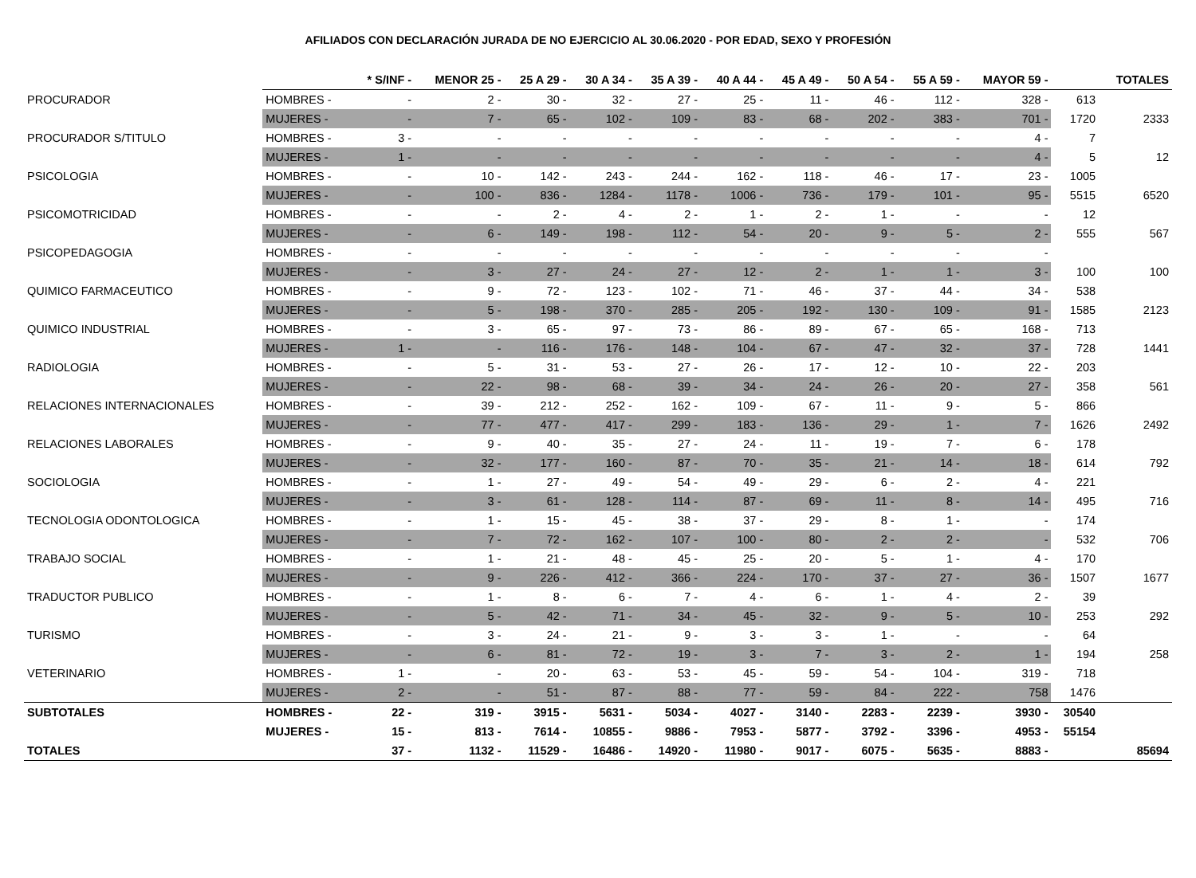AFILIADOS CON DECLARACIÓN JURADA DE NO EJERCICIO AL 30.06.2020 - POR EDAD, SEXO Y PROFESIÓN
| | | * S/INF - | MENOR 25 - | 25 A 29 - | 30 A 34 - | 35 A 39 - | 40 A 44 - | 45 A 49 - | 50 A 54 - | 55 A 59 - | MAYOR 59 - | | TOTALES |
| --- | --- | --- | --- | --- | --- | --- | --- | --- | --- | --- | --- | --- | --- |
| PROCURADOR | HOMBRES - | - | 2 - | 30 - | 32 - | 27 - | 25 - | 11 - | 46 - | 112 - | 328 - | 613 | |
| | MUJERES - | - | 7 - | 65 - | 102 - | 109 - | 83 - | 68 - | 202 - | 383 - | 701 - | 1720 | 2333 |
| PROCURADOR S/TITULO | HOMBRES - | 3 - | - | - | - | - | - | - | - | - | 4 - | 7 | |
| | MUJERES - | 1 - | - | - | - | - | - | - | - | - | 4 - | 5 | 12 |
| PSICOLOGIA | HOMBRES - | - | 10 - | 142 - | 243 - | 244 - | 162 - | 118 - | 46 - | 17 - | 23 - | 1005 | |
| | MUJERES - | - | 100 - | 836 - | 1284 - | 1178 - | 1006 - | 736 - | 179 - | 101 - | 95 - | 5515 | 6520 |
| PSICOMOTRICIDAD | HOMBRES - | - | - | 2 - | 4 - | 2 - | 1 - | 2 - | 1 - | - | - | 12 | |
| | MUJERES - | - | 6 - | 149 - | 198 - | 112 - | 54 - | 20 - | 9 - | 5 - | 2 - | 555 | 567 |
| PSICOPEDAGOGIA | HOMBRES - | - | - | - | - | - | - | - | - | - | - | | |
| | MUJERES - | - | 3 - | 27 - | 24 - | 27 - | 12 - | 2 - | 1 - | 1 - | 3 - | 100 | 100 |
| QUIMICO FARMACEUTICO | HOMBRES - | - | 9 - | 72 - | 123 - | 102 - | 71 - | 46 - | 37 - | 44 - | 34 - | 538 | |
| | MUJERES - | - | 5 - | 198 - | 370 - | 285 - | 205 - | 192 - | 130 - | 109 - | 91 - | 1585 | 2123 |
| QUIMICO INDUSTRIAL | HOMBRES - | - | 3 - | 65 - | 97 - | 73 - | 86 - | 89 - | 67 - | 65 - | 168 - | 713 | |
| | MUJERES - | 1 - | - | 116 - | 176 - | 148 - | 104 - | 67 - | 47 - | 32 - | 37 - | 728 | 1441 |
| RADIOLOGIA | HOMBRES - | - | 5 - | 31 - | 53 - | 27 - | 26 - | 17 - | 12 - | 10 - | 22 - | 203 | |
| | MUJERES - | - | 22 - | 98 - | 68 - | 39 - | 34 - | 24 - | 26 - | 20 - | 27 - | 358 | 561 |
| RELACIONES INTERNACIONALES | HOMBRES - | - | 39 - | 212 - | 252 - | 162 - | 109 - | 67 - | 11 - | 9 - | 5 - | 866 | |
| | MUJERES - | - | 77 - | 477 - | 417 - | 299 - | 183 - | 136 - | 29 - | 1 - | 7 - | 1626 | 2492 |
| RELACIONES LABORALES | HOMBRES - | - | 9 - | 40 - | 35 - | 27 - | 24 - | 11 - | 19 - | 7 - | 6 - | 178 | |
| | MUJERES - | - | 32 - | 177 - | 160 - | 87 - | 70 - | 35 - | 21 - | 14 - | 18 - | 614 | 792 |
| SOCIOLOGIA | HOMBRES - | - | 1 - | 27 - | 49 - | 54 - | 49 - | 29 - | 6 - | 2 - | 4 - | 221 | |
| | MUJERES - | - | 3 - | 61 - | 128 - | 114 - | 87 - | 69 - | 11 - | 8 - | 14 - | 495 | 716 |
| TECNOLOGIA ODONTOLOGICA | HOMBRES - | - | 1 - | 15 - | 45 - | 38 - | 37 - | 29 - | 8 - | 1 - | - | 174 | |
| | MUJERES - | - | 7 - | 72 - | 162 - | 107 - | 100 - | 80 - | 2 - | 2 - | - | 532 | 706 |
| TRABAJO SOCIAL | HOMBRES - | - | 1 - | 21 - | 48 - | 45 - | 25 - | 20 - | 5 - | 1 - | 4 - | 170 | |
| | MUJERES - | - | 9 - | 226 - | 412 - | 366 - | 224 - | 170 - | 37 - | 27 - | 36 - | 1507 | 1677 |
| TRADUCTOR PUBLICO | HOMBRES - | - | 1 - | 8 - | 6 - | 7 - | 4 - | 6 - | 1 - | 4 - | 2 - | 39 | |
| | MUJERES - | - | 5 - | 42 - | 71 - | 34 - | 45 - | 32 - | 9 - | 5 - | 10 - | 253 | 292 |
| TURISMO | HOMBRES - | - | 3 - | 24 - | 21 - | 9 - | 3 - | 3 - | 1 - | - | - | 64 | |
| | MUJERES - | - | 6 - | 81 - | 72 - | 19 - | 3 - | 7 - | 3 - | 2 - | 1 - | 194 | 258 |
| VETERINARIO | HOMBRES - | 1 - | - | 20 - | 63 - | 53 - | 45 - | 59 - | 54 - | 104 - | 319 - | 718 | |
| | MUJERES - | 2 - | - | 51 - | 87 - | 88 - | 77 - | 59 - | 84 - | 222 - | 758 | 1476 | |
| SUBTOTALES | HOMBRES - | 22 - | 319 - | 3915 - | 5631 - | 5034 - | 4027 - | 3140 - | 2283 - | 2239 - | 3930 - | 30540 | |
| | MUJERES - | 15 - | 813 - | 7614 - | 10855 - | 9886 - | 7953 - | 5877 - | 3792 - | 3396 - | 4953 - | 55154 | |
| TOTALES | | 37 - | 1132 - | 11529 - | 16486 - | 14920 - | 11980 - | 9017 - | 6075 - | 5635 - | 8883 - | | 85694 |